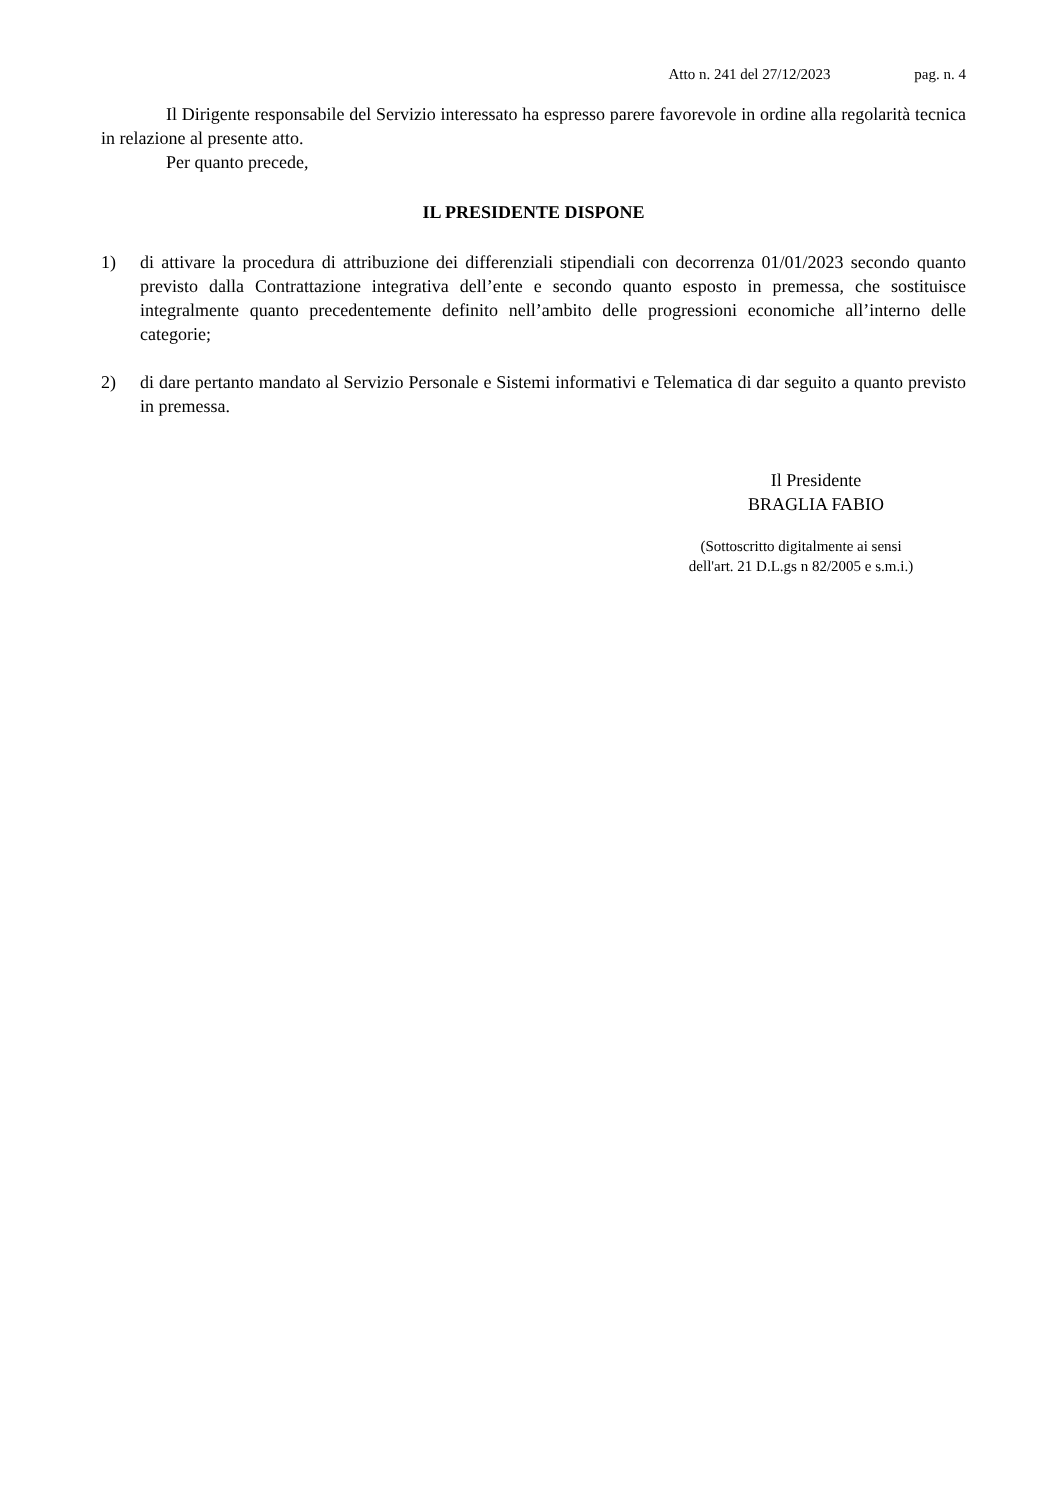Atto n. 241 del 27/12/2023 pag. n. 4
Il Dirigente responsabile del Servizio interessato ha espresso parere favorevole in ordine alla regolarità tecnica in relazione al presente atto.
Per quanto precede,
IL PRESIDENTE DISPONE
1) di attivare la procedura di attribuzione dei differenziali stipendiali con decorrenza 01/01/2023 secondo quanto previsto dalla Contrattazione integrativa dell’ente e secondo quanto esposto in premessa, che sostituisce integralmente quanto precedentemente definito nell’ambito delle progressioni economiche all’interno delle categorie;
2) di dare pertanto mandato al Servizio Personale e Sistemi informativi e Telematica di dar seguito a quanto previsto in premessa.
Il Presidente
BRAGLIA FABIO
(Sottoscritto digitalmente ai sensi
dell'art. 21 D.L.gs n 82/2005 e s.m.i.)